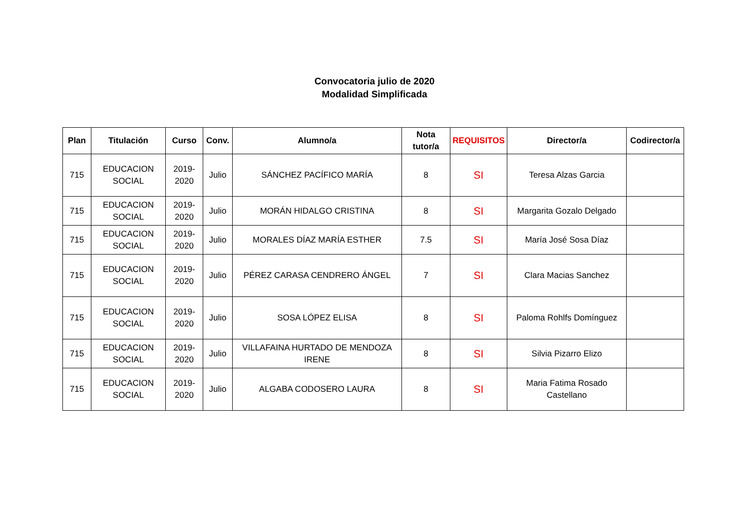Convocatoria julio de 2020
Modalidad Simplificada
| Plan | Titulación | Curso | Conv. | Alumno/a | Nota tutor/a | REQUISITOS | Director/a | Codirector/a |
| --- | --- | --- | --- | --- | --- | --- | --- | --- |
| 715 | EDUCACION SOCIAL | 2019-2020 | Julio | SÁNCHEZ PACÍFICO MARÍA | 8 | SI | Teresa Alzas Garcia | |
| 715 | EDUCACION SOCIAL | 2019-2020 | Julio | MORÁN HIDALGO CRISTINA | 8 | SI | Margarita Gozalo Delgado | |
| 715 | EDUCACION SOCIAL | 2019-2020 | Julio | MORALES DÍAZ MARÍA ESTHER | 7.5 | SI | María José Sosa Díaz | |
| 715 | EDUCACION SOCIAL | 2019-2020 | Julio | PÉREZ CARASA CENDRERO ÁNGEL | 7 | SI | Clara Macias Sanchez | |
| 715 | EDUCACION SOCIAL | 2019-2020 | Julio | SOSA LÓPEZ ELISA | 8 | SI | Paloma Rohlfs Domínguez | |
| 715 | EDUCACION SOCIAL | 2019-2020 | Julio | VILLAFAINA HURTADO DE MENDOZA IRENE | 8 | SI | Silvia Pizarro Elizo | |
| 715 | EDUCACION SOCIAL | 2019-2020 | Julio | ALGABA CODOSERO LAURA | 8 | SI | Maria Fatima Rosado Castellano | |